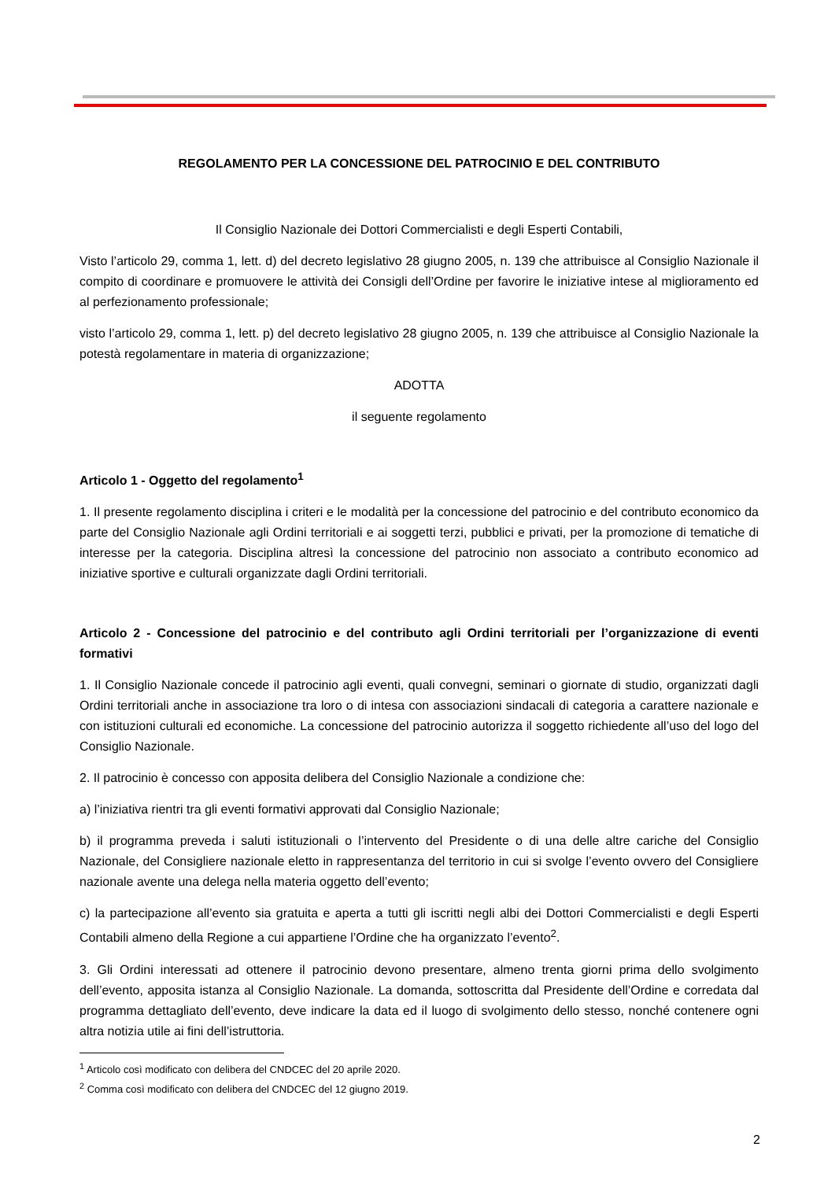REGOLAMENTO PER LA CONCESSIONE DEL PATROCINIO E DEL CONTRIBUTO
Il Consiglio Nazionale dei Dottori Commercialisti e degli Esperti Contabili,
Visto l’articolo 29, comma 1, lett. d) del decreto legislativo 28 giugno 2005, n. 139 che attribuisce al Consiglio Nazionale il compito di coordinare e promuovere le attività dei Consigli dell’Ordine per favorire le iniziative intese al miglioramento ed al perfezionamento professionale;
visto l’articolo 29, comma 1, lett. p) del decreto legislativo 28 giugno 2005, n. 139 che attribuisce al Consiglio Nazionale la potestà regolamentare in materia di organizzazione;
ADOTTA
il seguente regolamento
Articolo 1 - Oggetto del regolamento<sup>1</sup>
1. Il presente regolamento disciplina i criteri e le modalità per la concessione del patrocinio e del contributo economico da parte del Consiglio Nazionale agli Ordini territoriali e ai soggetti terzi, pubblici e privati, per la promozione di tematiche di interesse per la categoria. Disciplina altresì la concessione del patrocinio non associato a contributo economico ad iniziative sportive e culturali organizzate dagli Ordini territoriali.
Articolo 2 - Concessione del patrocinio e del contributo agli Ordini territoriali per l’organizzazione di eventi formativi
1. Il Consiglio Nazionale concede il patrocinio agli eventi, quali convegni, seminari o giornate di studio, organizzati dagli Ordini territoriali anche in associazione tra loro o di intesa con associazioni sindacali di categoria a carattere nazionale e con istituzioni culturali ed economiche. La concessione del patrocinio autorizza il soggetto richiedente all’uso del logo del Consiglio Nazionale.
2. Il patrocinio è concesso con apposita delibera del Consiglio Nazionale a condizione che:
a) l’iniziativa rientri tra gli eventi formativi approvati dal Consiglio Nazionale;
b) il programma preveda i saluti istituzionali o l’intervento del Presidente o di una delle altre cariche del Consiglio Nazionale, del Consigliere nazionale eletto in rappresentanza del territorio in cui si svolge l’evento ovvero del Consigliere nazionale avente una delega nella materia oggetto dell’evento;
c) la partecipazione all’evento sia gratuita e aperta a tutti gli iscritti negli albi dei Dottori Commercialisti e degli Esperti Contabili almeno della Regione a cui appartiene l’Ordine che ha organizzato l’evento<sup>2</sup>.
3. Gli Ordini interessati ad ottenere il patrocinio devono presentare, almeno trenta giorni prima dello svolgimento dell’evento, apposita istanza al Consiglio Nazionale. La domanda, sottoscritta dal Presidente dell’Ordine e corredata dal programma dettagliato dell’evento, deve indicare la data ed il luogo di svolgimento dello stesso, nonché contenere ogni altra notizia utile ai fini dell’istruttoria.
<sup>1</sup> Articolo così modificato con delibera del CNDCEC del 20 aprile 2020.
<sup>2</sup> Comma così modificato con delibera del CNDCEC del 12 giugno 2019.
2